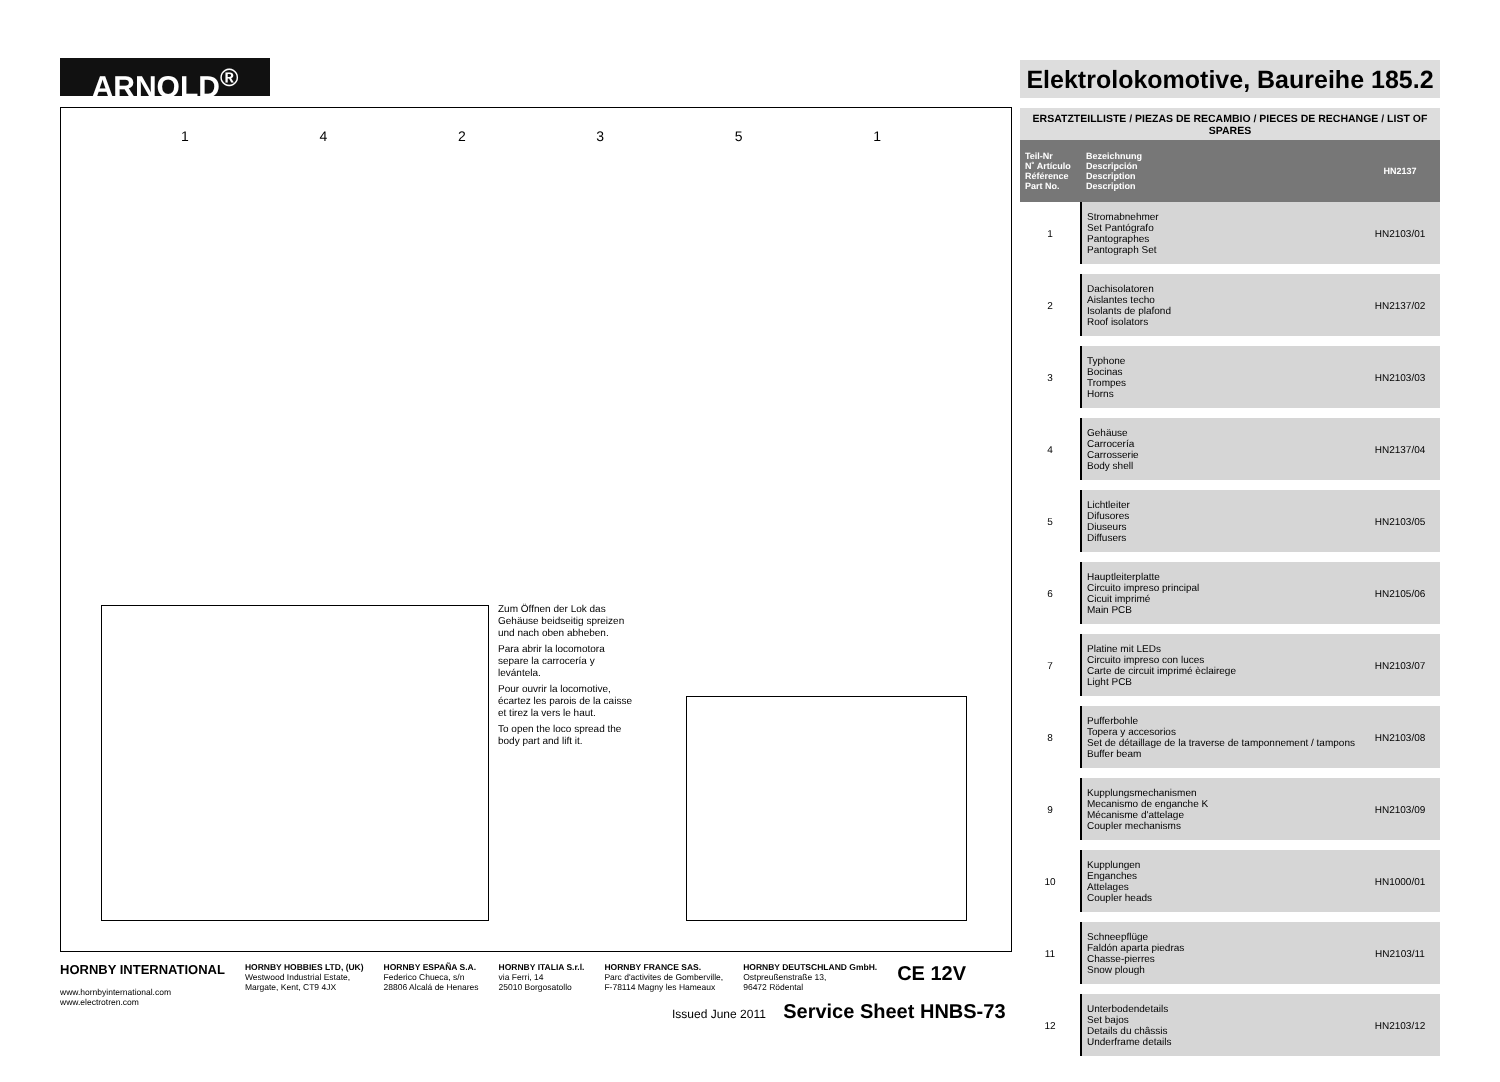ARNOLD<sup>®</sup>
Elektrolokomotive, Baureihe 185.2
Zum Öffnen der Lok das Gehäuse beidseitig spreizen und nach oben abheben.
Para abrir la locomotora separe la carrocería y levántela.
Pour ouvrir la locomotive, écartez les parois de la caisse et tirez la vers le haut.
To open the loco spread the body part and lift it.
142351
ERSATZTEILLISTE / PIEZAS DE RECAMBIO / PIECES DE RECHANGE / LIST OF SPARES
| Teil-Nr N˚ Artículo Référence Part No. | Bezeichnung Descripción Description Description | HN2137 |
| --- | --- | --- |
| 1 | Stromabnehmer Set Pantógrafo Pantographes Pantograph Set | HN2103/01 |
| 2 | Dachisolatoren Aislantes techo Isolants de plafond Roof isolators | HN2137/02 |
| 3 | Typhone Bocinas Trompes Horns | HN2103/03 |
| 4 | Gehäuse Carrocería Carrosserie Body shell | HN2137/04 |
| 5 | Lichtleiter Difusores Diuseurs Diffusers | HN2103/05 |
| 6 | Hauptleiterplatte Circuito impreso principal Cicuit imprimé Main PCB | HN2105/06 |
| 7 | Platine mit LEDs Circuito impreso con luces Carte de circuit imprimé èclairege Light PCB | HN2103/07 |
| 8 | Pufferbohle Topera y accesorios Set de détaillage de la traverse de tamponnement / tampons Buffer beam | HN2103/08 |
| 9 | Kupplungsmechanismen Mecanismo de enganche K Mécanisme d'attelage Coupler mechanisms | HN2103/09 |
| 10 | Kupplungen Enganches Attelages Coupler heads | HN1000/01 |
| 11 | Schneepflüge Faldón aparta piedras Chasse-pierres Snow plough | HN2103/11 |
| 12 | Unterbodendetails Set bajos Details du châssis Underframe details | HN2103/12 |
HORNBY INTERNATIONAL
www.hornbyinternational.com
www.electrotren.com
HORNBY HOBBIES LTD, (UK)
Westwood Industrial Estate,
Margate, Kent, CT9 4JX
HORNBY ESPAÑA S.A.
Federico Chueca, s/n
28806 Alcalá de Henares
HORNBY ITALIA S.r.l.
via Ferri, 14
25010 Borgosatollo
HORNBY FRANCE SAS.
Parc d'activites de Gomberville,
F-78114 Magny les Hameaux
HORNBY DEUTSCHLAND GmbH.
Ostpreußenstraße 13,
96472 Rödental
CE 12V
Issued June 2011 Service Sheet HNBS-73